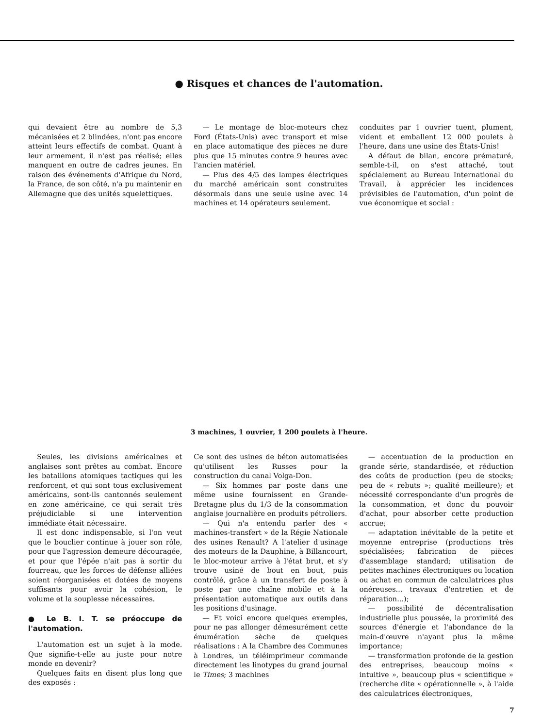● Risques et chances de l'automation.
qui devaient être au nombre de 5,3 mécanisées et 2 blindées, n'ont pas encore atteint leurs effectifs de combat. Quant à leur armement, il n'est pas réalisé; elles manquent en outre de cadres jeunes. En raison des événements d'Afrique du Nord, la France, de son côté, n'a pu maintenir en Allemagne que des unités squelettiques.
— Le montage de bloc-moteurs chez Ford (États-Unis) avec transport et mise en place automatique des pièces ne dure plus que 15 minutes contre 9 heures avec l'ancien matériel.
— Plus des 4/5 des lampes électriques du marché américain sont construites désormais dans une seule usine avec 14 machines et 14 opérateurs seulement.
conduites par 1 ouvrier tuent, plument, vident et emballent 12 000 poulets à l'heure, dans une usine des États-Unis!
A défaut de bilan, encore prématuré, semble-t-il, on s'est attaché, tout spécialement au Bureau International du Travail, à apprécier les incidences prévisibles de l'automation, d'un point de vue économique et social :
3 machines, 1 ouvrier, 1 200 poulets à l'heure.
Seules, les divisions américaines et anglaises sont prêtes au combat. Encore les bataillons atomiques tactiques qui les renforcent, et qui sont tous exclusivement américains, sont-ils cantonnés seulement en zone américaine, ce qui serait très préjudiciable si une intervention immédiate était nécessaire.
Il est donc indispensable, si l'on veut que le bouclier continue à jouer son rôle, pour que l'agression demeure découragée, et pour que l'épée n'ait pas à sortir du fourreau, que les forces de défense alliées soient réorganisées et dotées de moyens suffisants pour avoir la cohésion, le volume et la souplesse nécessaires.
● Le B. I. T. se préoccupe de l'automation.
L'automation est un sujet à la mode. Que signifie-t-elle au juste pour notre monde en devenir?
Quelques faits en disent plus long que des exposés :
Ce sont des usines de béton automatisées qu'utilisent les Russes pour la construction du canal Volga-Don.
— Six hommes par poste dans une même usine fournissent en Grande-Bretagne plus du 1/3 de la consommation anglaise journalière en produits pétroliers.
— Qui n'a entendu parler des « machines-transfert » de la Régie Nationale des usines Renault? A l'atelier d'usinage des moteurs de la Dauphine, à Billancourt, le bloc-moteur arrive à l'état brut, et s'y trouve usiné de bout en bout, puis contrôlé, grâce à un transfert de poste à poste par une chaîne mobile et à la présentation automatique aux outils dans les positions d'usinage.
— Et voici encore quelques exemples, pour ne pas allonger démesurément cette énumération sèche de quelques réalisations : A la Chambre des Communes à Londres, un téléimprimeur commande directement les linotypes du grand journal le Times; 3 machines
— accentuation de la production en grande série, standardisée, et réduction des coûts de production (peu de stocks; peu de « rebuts »; qualité meilleure); et nécessité correspondante d'un progrès de la consommation, et donc du pouvoir d'achat, pour absorber cette production accrue;
— adaptation inévitable de la petite et moyenne entreprise (productions très spécialisées; fabrication de pièces d'assemblage standard; utilisation de petites machines électroniques ou location ou achat en commun de calculatrices plus onéreuses... travaux d'entretien et de réparation...);
— possibilité de décentralisation industrielle plus poussée, la proximité des sources d'énergie et l'abondance de la main-d'œuvre n'ayant plus la même importance;
— transformation profonde de la gestion des entreprises, beaucoup moins « intuitive », beaucoup plus « scientifique » (recherche dite « opérationnelle », à l'aide des calculatrices électroniques,
7